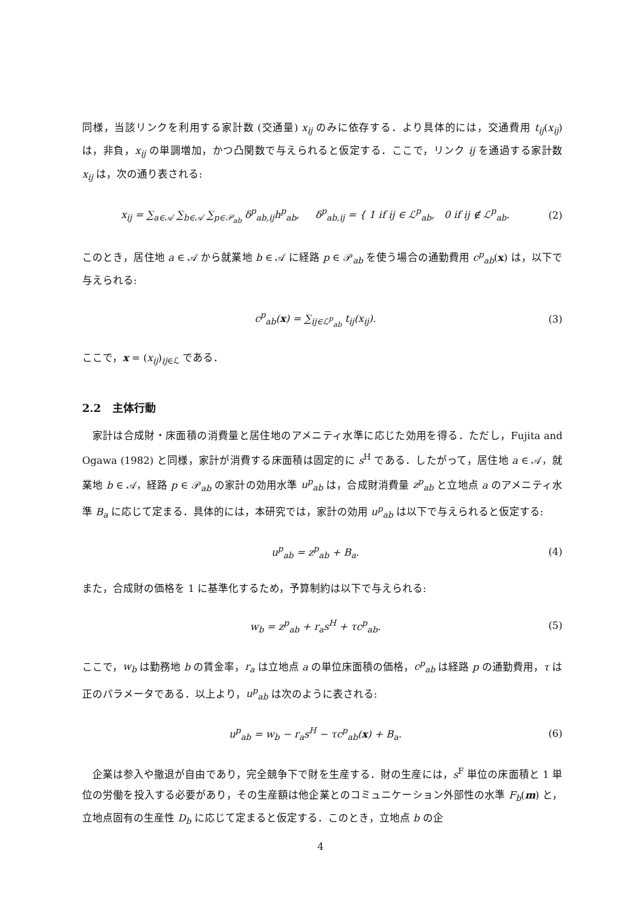同様，当該リンクを利用する家計数 (交通量) x<sub>ij</sub> のみに依存する．より具体的には，交通費用 t<sub>ij</sub>(x<sub>ij</sub>) は，非負，x<sub>ij</sub> の単調増加，かつ凸関数で与えられると仮定する．ここで，リンク ij を通過する家計数 x<sub>ij</sub> は，次の通り表される:
x<sub>ij</sub> = ∑<sub>a∈𝒜</sub> ∑<sub>b∈𝒜</sub> ∑<sub>p∈𝒫<sub>ab</sub></sub> δ<sup>p</sup><sub>ab,ij</sub>h<sup>p</sup><sub>ab</sub>, δ<sup>p</sup><sub>ab,ij</sub> = { 1 if ij ∈ ℒ<sup>p</sup><sub>ab</sub>, 0 if ij ∉ ℒ<sup>p</sup><sub>ab</sub>. (2)
このとき，居住地 a ∈ 𝒜 から就業地 b ∈ 𝒜 に経路 p ∈ 𝒫<sub>ab</sub> を使う場合の通勤費用 c<sup>p</sup><sub>ab</sub>(x) は，以下で与えられる:
c<sup>p</sup><sub>ab</sub>(x) = ∑<sub>ij∈ℒ<sup>p</sup><sub>ab</sub></sub> t<sub>ij</sub>(x<sub>ij</sub>). (3)
ここで，x = (x<sub>ij</sub>)<sub>ij∈ℒ</sub> である．
2.2 主体行動
家計は合成財・床面積の消費量と居住地のアメニティ水準に応じた効用を得る．ただし，Fujita and Ogawa (1982) と同様，家計が消費する床面積は固定的に s<sup>H</sup> である．したがって，居住地 a ∈ 𝒜，就業地 b ∈ 𝒜，経路 p ∈ 𝒫<sub>ab</sub> の家計の効用水準 u<sup>p</sup><sub>ab</sub> は，合成財消費量 z<sup>p</sup><sub>ab</sub> と立地点 a のアメニティ水準 B<sub>a</sub> に応じて定まる．具体的には，本研究では，家計の効用 u<sup>p</sup><sub>ab</sub> は以下で与えられると仮定する:
u<sup>p</sup><sub>ab</sub> = z<sup>p</sup><sub>ab</sub> + B<sub>a</sub>. (4)
また，合成財の価格を 1 に基準化するため，予算制約は以下で与えられる:
w<sub>b</sub> = z<sup>p</sup><sub>ab</sub> + r<sub>a</sub>s<sup>H</sup> + τc<sup>p</sup><sub>ab</sub>. (5)
ここで，w<sub>b</sub> は勤務地 b の賃金率，r<sub>a</sub> は立地点 a の単位床面積の価格，c<sup>p</sup><sub>ab</sub> は経路 p の通勤費用，τ は正のパラメータである．以上より，u<sup>p</sup><sub>ab</sub> は次のように表される:
u<sup>p</sup><sub>ab</sub> = w<sub>b</sub> − r<sub>a</sub>s<sup>H</sup> − τc<sup>p</sup><sub>ab</sub>(x) + B<sub>a</sub>. (6)
企業は参入や撤退が自由であり，完全競争下で財を生産する．財の生産には，s<sup>F</sup> 単位の床面積と 1 単位の労働を投入する必要があり，その生産額は他企業とのコミュニケーション外部性の水準 F<sub>b</sub>(m) と，立地点固有の生産性 D<sub>b</sub> に応じて定まると仮定する．このとき，立地点 b の企
4